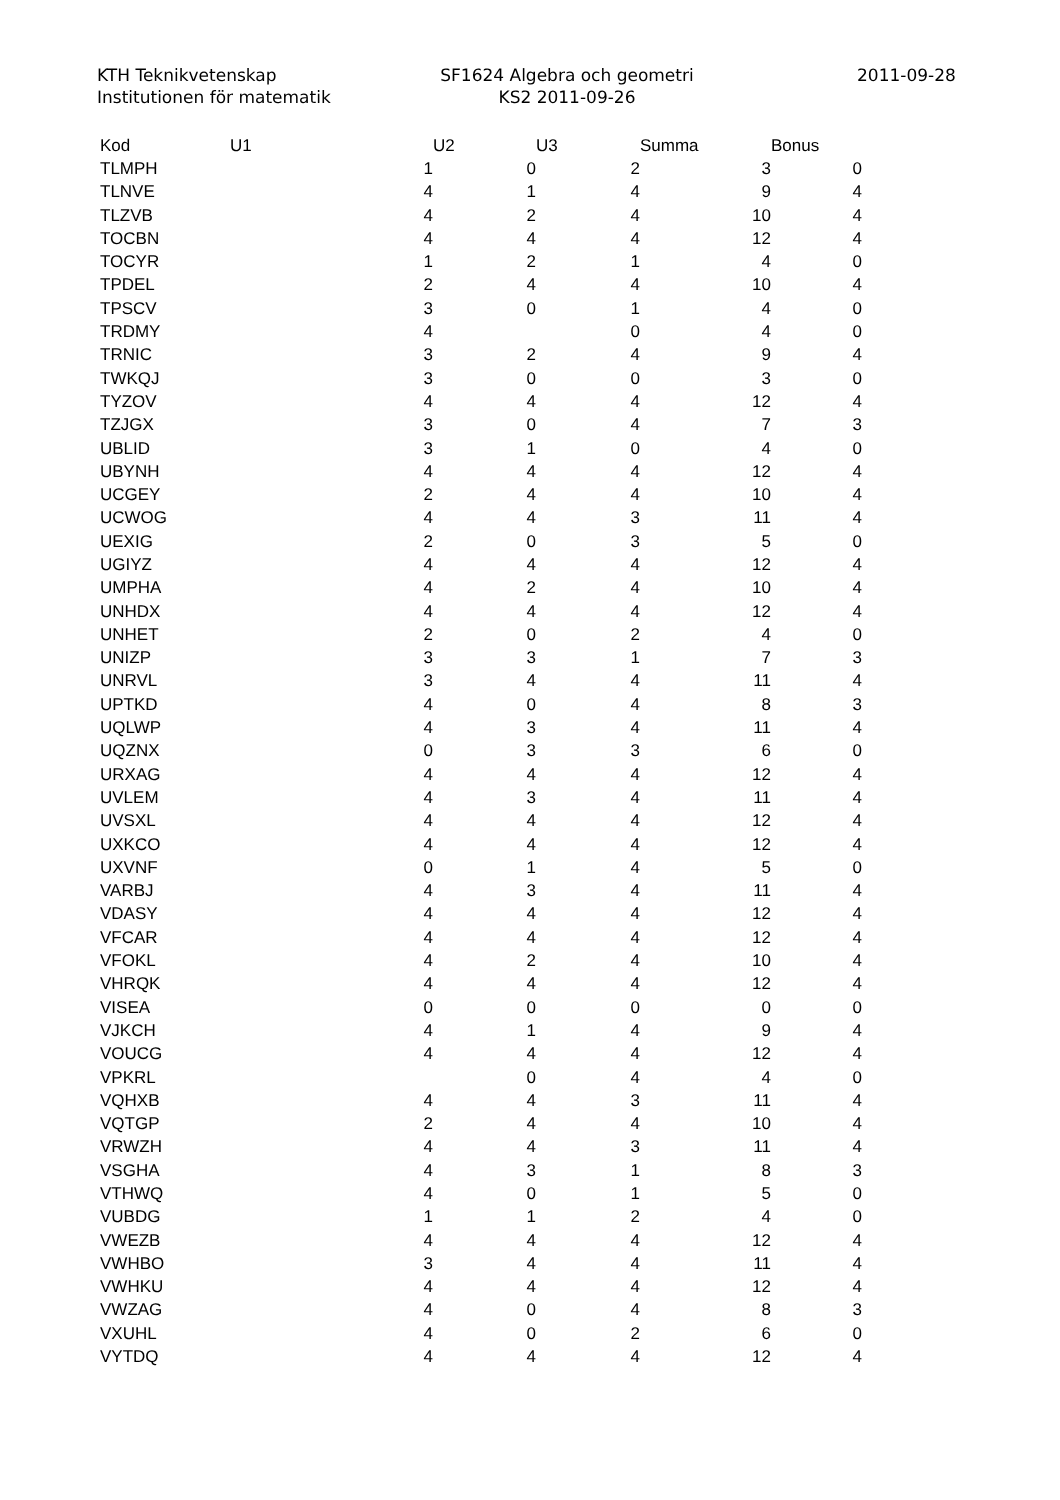KTH Teknikvetenskap
Institutionen för matematik
SF1624 Algebra och geometri
KS2 2011-09-26
2011-09-28
| Kod | U1 | U2 | U3 | Summa | Bonus |
| --- | --- | --- | --- | --- | --- |
| TLMPH | 1 | 0 | 2 | 3 | 0 |
| TLNVE | 4 | 1 | 4 | 9 | 4 |
| TLZVB | 4 | 2 | 4 | 10 | 4 |
| TOCBN | 4 | 4 | 4 | 12 | 4 |
| TOCYR | 1 | 2 | 1 | 4 | 0 |
| TPDEL | 2 | 4 | 4 | 10 | 4 |
| TPSCV | 3 | 0 | 1 | 4 | 0 |
| TRDMY | 4 | | 0 | 4 | 0 |
| TRNIC | 3 | 2 | 4 | 9 | 4 |
| TWKQJ | 3 | 0 | 0 | 3 | 0 |
| TYZOV | 4 | 4 | 4 | 12 | 4 |
| TZJGX | 3 | 0 | 4 | 7 | 3 |
| UBLID | 3 | 1 | 0 | 4 | 0 |
| UBYNH | 4 | 4 | 4 | 12 | 4 |
| UCGEY | 2 | 4 | 4 | 10 | 4 |
| UCWOG | 4 | 4 | 3 | 11 | 4 |
| UEXIG | 2 | 0 | 3 | 5 | 0 |
| UGIYZ | 4 | 4 | 4 | 12 | 4 |
| UMPHA | 4 | 2 | 4 | 10 | 4 |
| UNHDX | 4 | 4 | 4 | 12 | 4 |
| UNHET | 2 | 0 | 2 | 4 | 0 |
| UNIZP | 3 | 3 | 1 | 7 | 3 |
| UNRVL | 3 | 4 | 4 | 11 | 4 |
| UPTKD | 4 | 0 | 4 | 8 | 3 |
| UQLWP | 4 | 3 | 4 | 11 | 4 |
| UQZNX | 0 | 3 | 3 | 6 | 0 |
| URXAG | 4 | 4 | 4 | 12 | 4 |
| UVLEM | 4 | 3 | 4 | 11 | 4 |
| UVSXL | 4 | 4 | 4 | 12 | 4 |
| UXKCO | 4 | 4 | 4 | 12 | 4 |
| UXVNF | 0 | 1 | 4 | 5 | 0 |
| VARBJ | 4 | 3 | 4 | 11 | 4 |
| VDASY | 4 | 4 | 4 | 12 | 4 |
| VFCAR | 4 | 4 | 4 | 12 | 4 |
| VFOKL | 4 | 2 | 4 | 10 | 4 |
| VHRQK | 4 | 4 | 4 | 12 | 4 |
| VISEA | 0 | 0 | 0 | 0 | 0 |
| VJKCH | 4 | 1 | 4 | 9 | 4 |
| VOUCG | 4 | 4 | 4 | 12 | 4 |
| VPKRL | | 0 | 4 | 4 | 0 |
| VQHXB | 4 | 4 | 3 | 11 | 4 |
| VQTGP | 2 | 4 | 4 | 10 | 4 |
| VRWZH | 4 | 4 | 3 | 11 | 4 |
| VSGHA | 4 | 3 | 1 | 8 | 3 |
| VTHWQ | 4 | 0 | 1 | 5 | 0 |
| VUBDG | 1 | 1 | 2 | 4 | 0 |
| VWEZB | 4 | 4 | 4 | 12 | 4 |
| VWHBO | 3 | 4 | 4 | 11 | 4 |
| VWHKU | 4 | 4 | 4 | 12 | 4 |
| VWZAG | 4 | 0 | 4 | 8 | 3 |
| VXUHL | 4 | 0 | 2 | 6 | 0 |
| VYTDQ | 4 | 4 | 4 | 12 | 4 |